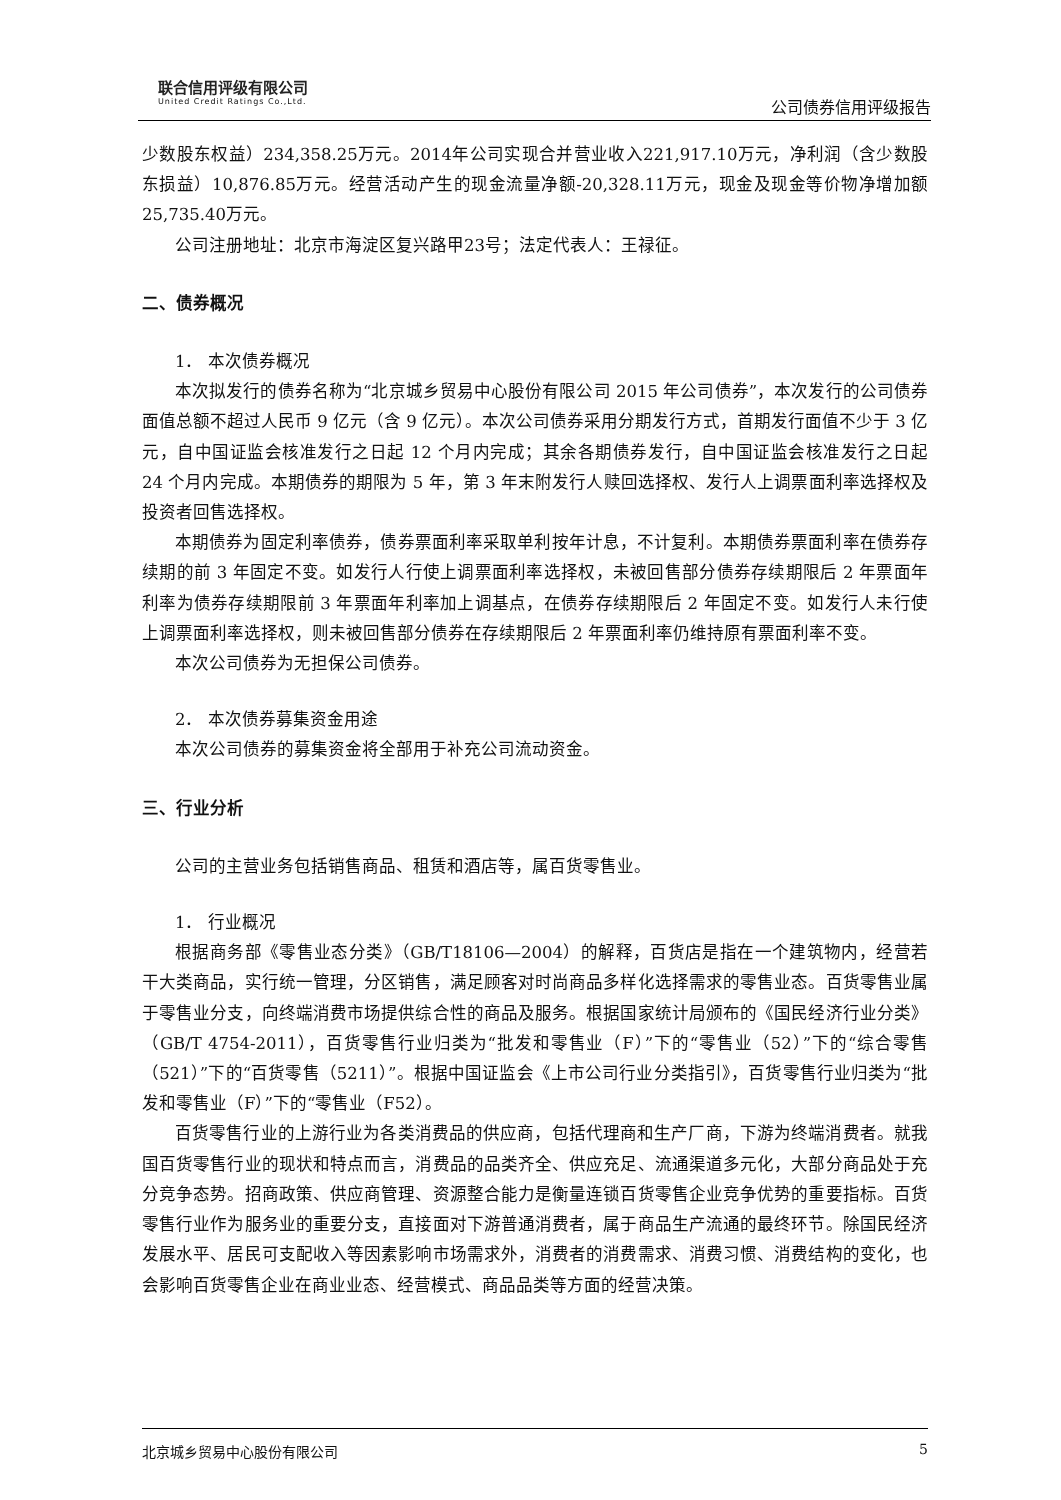联合信用评级有限公司
United Credit Ratings Co.,Ltd.
公司债券信用评级报告
少数股东权益）234,358.25万元。2014年公司实现合并营业收入221,917.10万元，净利润（含少数股东损益）10,876.85万元。经营活动产生的现金流量净额-20,328.11万元，现金及现金等价物净增加额25,735.40万元。
公司注册地址：北京市海淀区复兴路甲23号；法定代表人：王禄征。
二、债券概况
1． 本次债券概况
本次拟发行的债券名称为“北京城乡贸易中心股份有限公司 2015 年公司债券”，本次发行的公司债券面值总额不超过人民币 9 亿元（含 9 亿元）。本次公司债券采用分期发行方式，首期发行面值不少于 3 亿元，自中国证监会核准发行之日起 12 个月内完成；其余各期债券发行，自中国证监会核准发行之日起 24 个月内完成。本期债券的期限为 5 年，第 3 年末附发行人赎回选择权、发行人上调票面利率选择权及投资者回售选择权。
本期债券为固定利率债券，债券票面利率采取单利按年计息，不计复利。本期债券票面利率在债券存续期的前 3 年固定不变。如发行人行使上调票面利率选择权，未被回售部分债券存续期限后 2 年票面年利率为债券存续期限前 3 年票面年利率加上调基点，在债券存续期限后 2 年固定不变。如发行人未行使上调票面利率选择权，则未被回售部分债券在存续期限后 2 年票面利率仍维持原有票面利率不变。
本次公司债券为无担保公司债券。
2． 本次债券募集资金用途
本次公司债券的募集资金将全部用于补充公司流动资金。
三、行业分析
公司的主营业务包括销售商品、租赁和酒店等，属百货零售业。
1． 行业概况
根据商务部《零售业态分类》（GB/T18106—2004）的解释，百货店是指在一个建筑物内，经营若干大类商品，实行统一管理，分区销售，满足顾客对时尚商品多样化选择需求的零售业态。百货零售业属于零售业分支，向终端消费市场提供综合性的商品及服务。根据国家统计局颁布的《国民经济行业分类》（GB/T 4754-2011），百货零售行业归类为“批发和零售业（F）”下的“零售业（52）”下的“综合零售（521）”下的“百货零售（5211）”。根据中国证监会《上市公司行业分类指引》，百货零售行业归类为“批发和零售业（F）”下的“零售业（F52）。
百货零售行业的上游行业为各类消费品的供应商，包括代理商和生产厂商，下游为终端消费者。就我国百货零售行业的现状和特点而言，消费品的品类齐全、供应充足、流通渠道多元化，大部分商品处于充分竞争态势。招商政策、供应商管理、资源整合能力是衡量连锁百货零售企业竞争优势的重要指标。百货零售行业作为服务业的重要分支，直接面对下游普通消费者，属于商品生产流通的最终环节。除国民经济发展水平、居民可支配收入等因素影响市场需求外，消费者的消费需求、消费习惯、消费结构的变化，也会影响百货零售企业在商业业态、经营模式、商品品类等方面的经营决策。
北京城乡贸易中心股份有限公司 5